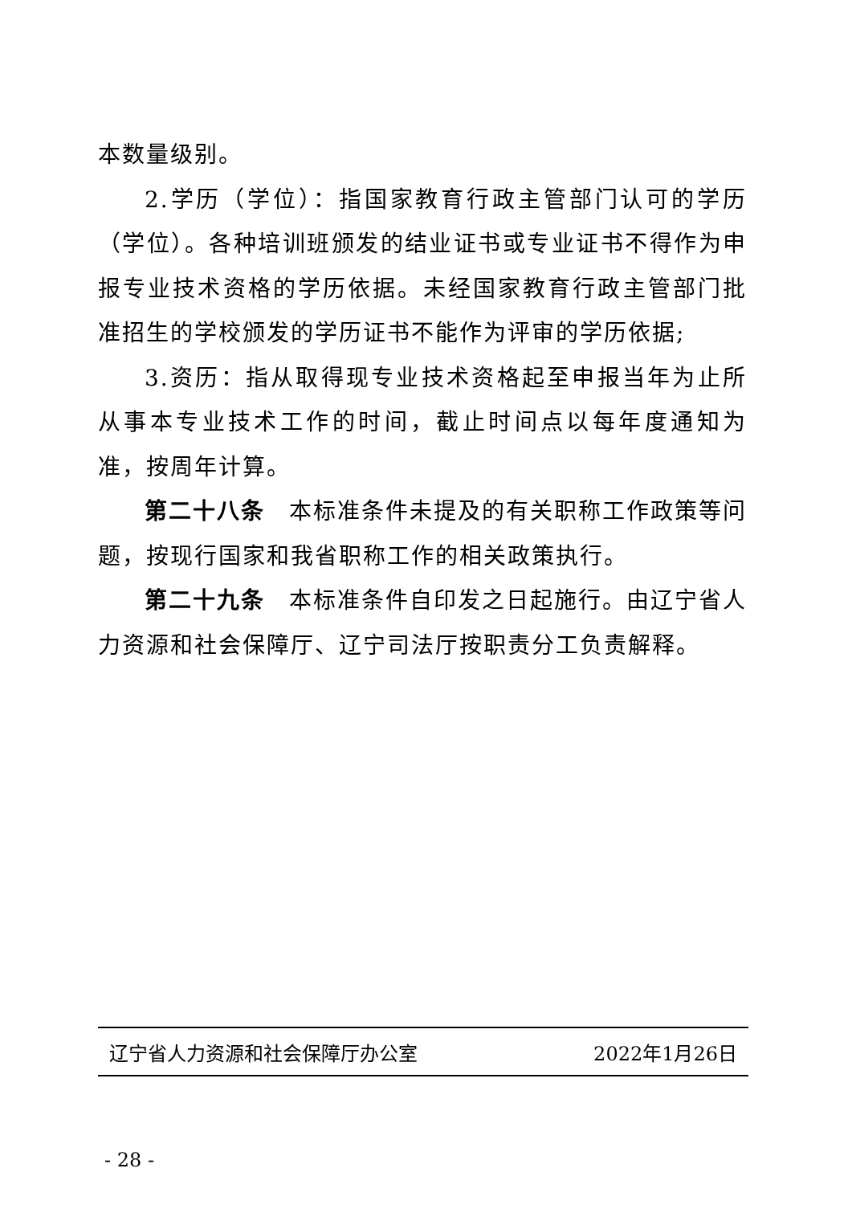本数量级别。
2.学历（学位）：指国家教育行政主管部门认可的学历（学位）。各种培训班颁发的结业证书或专业证书不得作为申报专业技术资格的学历依据。未经国家教育行政主管部门批准招生的学校颁发的学历证书不能作为评审的学历依据;
3.资历：指从取得现专业技术资格起至申报当年为止所从事本专业技术工作的时间，截止时间点以每年度通知为准，按周年计算。
第二十八条　本标准条件未提及的有关职称工作政策等问题，按现行国家和我省职称工作的相关政策执行。
第二十九条　本标准条件自印发之日起施行。由辽宁省人力资源和社会保障厅、辽宁司法厅按职责分工负责解释。
辽宁省人力资源和社会保障厅办公室 2022年1月26日
- 28 -